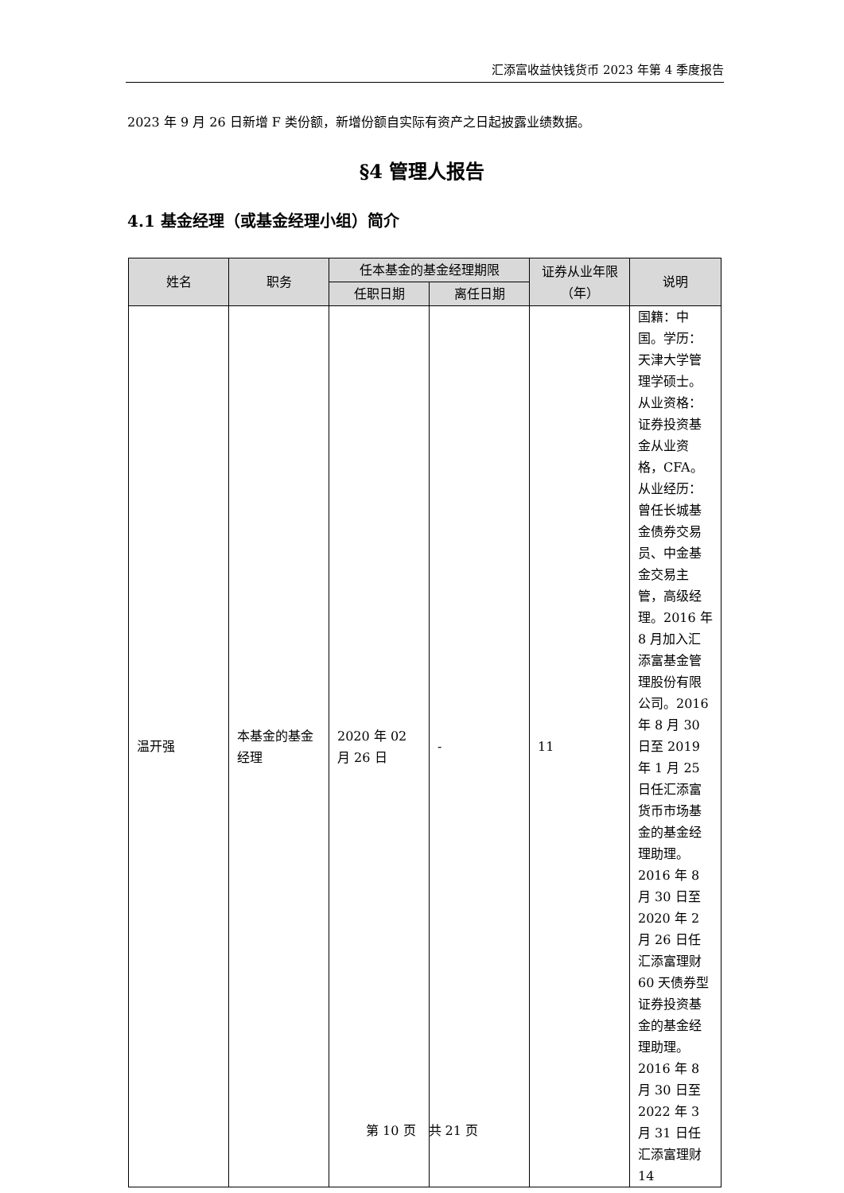汇添富收益快钱货币 2023 年第 4 季度报告
2023 年 9 月 26 日新增 F 类份额，新增份额自实际有资产之日起披露业绩数据。
§4 管理人报告
4.1 基金经理（或基金经理小组）简介
| 姓名 | 职务 | 任本基金的基金经理期限 | | 证券从业年限（年） | 说明 |
| --- | --- | --- | --- | --- | --- |
| | | 任职日期 | 离任日期 | | |
| 温开强 | 本基金的基金经理 | 2020 年 02 月 26 日 | - | 11 | 国籍：中国。学历：天津大学管理学硕士。从业资格：证券投资基金从业资格，CFA。从业经历：曾任长城基金债券交易员、中金基金交易主管，高级经理。2016 年 8 月加入汇添富基金管理股份有限公司。2016 年 8 月 30 日至 2019 年 1 月 25 日任汇添富货币市场基金的基金经理助理。2016 年 8 月 30 日至 2020 年 2 月 26 日任汇添富理财 60 天债券型证券投资基金的基金经理助理。2016 年 8 月 30 日至 2022 年 3 月 31 日任汇添富理财 14 |
第 10 页　共 21 页